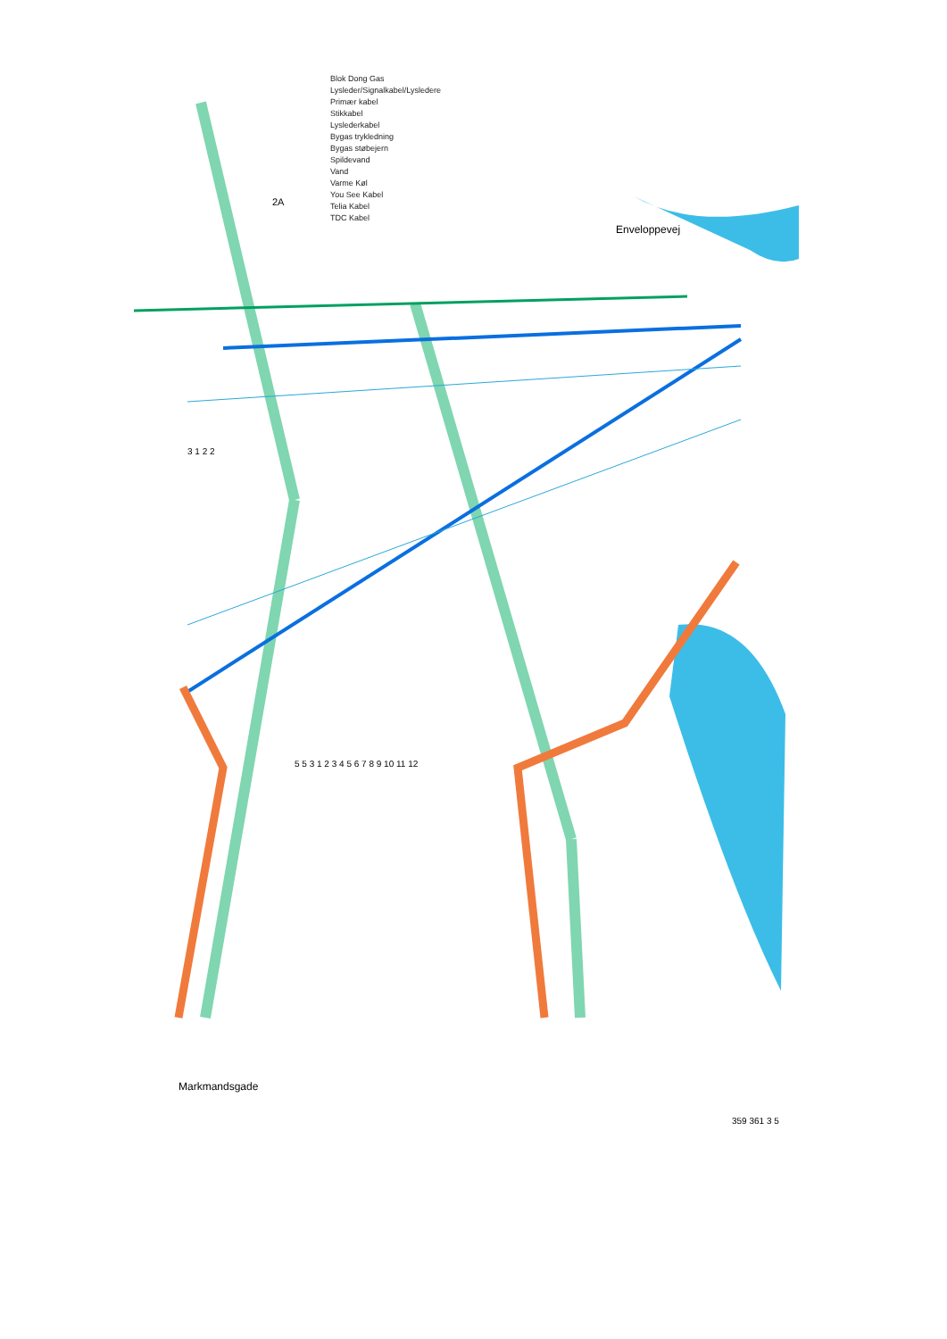Blok Dong Gas
Lysleder/Signalkabel/Lysledere
Primær kabel
Stikkabel
Lyslederkabel
Bygas trykledning
Bygas støbejern
Spildevand
Vand
Varme Køl
You See Kabel
Telia Kabel
TDC Kabel
Enveloppevej
2A
Markmandsgade
3 1 2 2
5 5 3 1 2 3 4 5 6 7 8 9 10 11 12
359 361 3 5